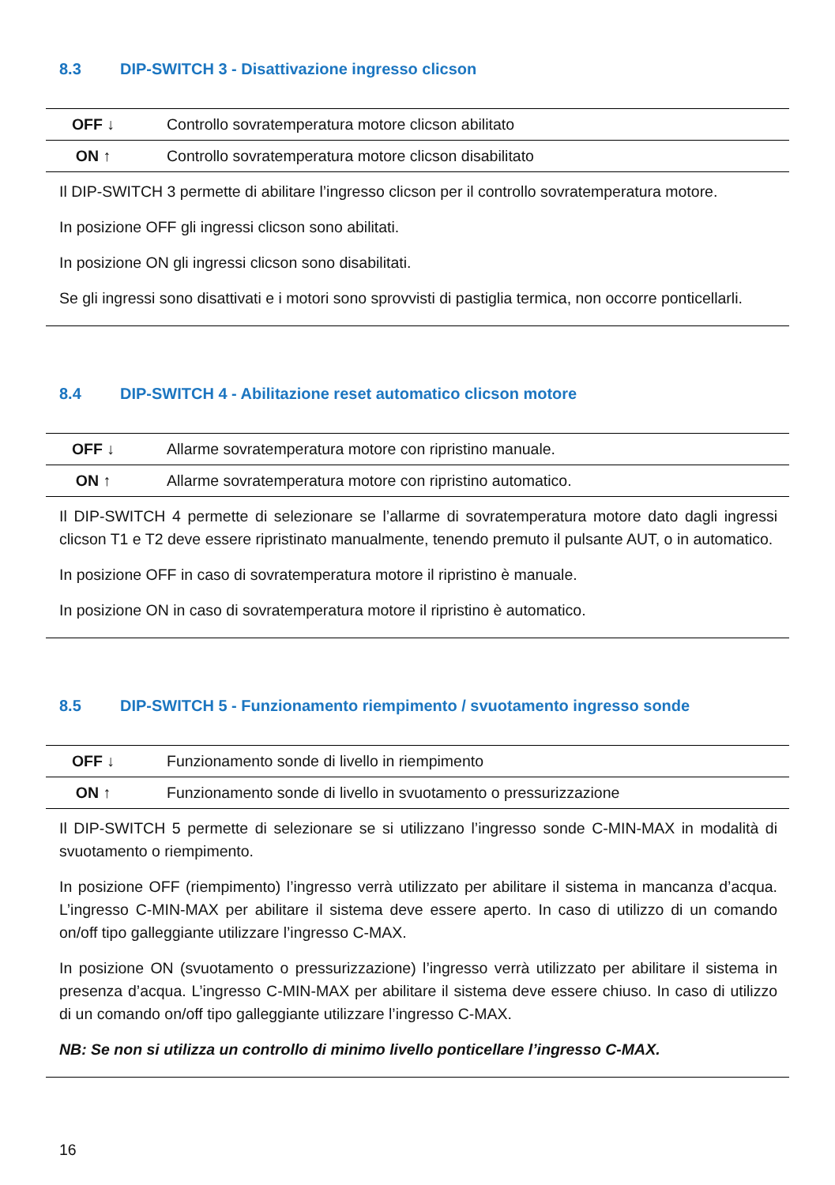8.3 DIP-SWITCH 3 - Disattivazione ingresso clicson
| OFF ↓ | Controllo sovratemperatura motore clicson abilitato |
| ON ↑ | Controllo sovratemperatura motore clicson disabilitato |
Il DIP-SWITCH 3 permette di abilitare l’ingresso clicson per il controllo sovratemperatura motore.
In posizione OFF gli ingressi clicson sono abilitati.
In posizione ON gli ingressi clicson sono disabilitati.
Se gli ingressi sono disattivati e i motori sono sprovvisti di pastiglia termica, non occorre ponticellarli.
8.4 DIP-SWITCH 4 - Abilitazione reset automatico clicson motore
| OFF ↓ | Allarme sovratemperatura motore con ripristino manuale. |
| ON ↑ | Allarme sovratemperatura motore con ripristino automatico. |
Il DIP-SWITCH 4 permette di selezionare se l’allarme di sovratemperatura motore dato dagli ingressi clicson T1 e T2 deve essere ripristinato manualmente, tenendo premuto il pulsante AUT, o in automatico.
In posizione OFF in caso di sovratemperatura motore il ripristino è manuale.
In posizione ON in caso di sovratemperatura motore il ripristino è automatico.
8.5 DIP-SWITCH 5 - Funzionamento riempimento / svuotamento ingresso sonde
| OFF ↓ | Funzionamento sonde di livello in riempimento |
| ON ↑ | Funzionamento sonde di livello in svuotamento o pressurizzazione |
Il DIP-SWITCH 5 permette di selezionare se si utilizzano l’ingresso sonde C-MIN-MAX in modalità di svuotamento o riempimento.
In posizione OFF (riempimento) l’ingresso verrà utilizzato per abilitare il sistema in mancanza d’acqua. L’ingresso C-MIN-MAX per abilitare il sistema deve essere aperto. In caso di utilizzo di un comando on/off tipo galleggiante utilizzare l’ingresso C-MAX.
In posizione ON (svuotamento o pressurizzazione) l’ingresso verrà utilizzato per abilitare il sistema in presenza d’acqua. L’ingresso C-MIN-MAX per abilitare il sistema deve essere chiuso. In caso di utilizzo di un comando on/off tipo galleggiante utilizzare l’ingresso C-MAX.
NB: Se non si utilizza un controllo di minimo livello ponticellare l’ingresso C-MAX.
16